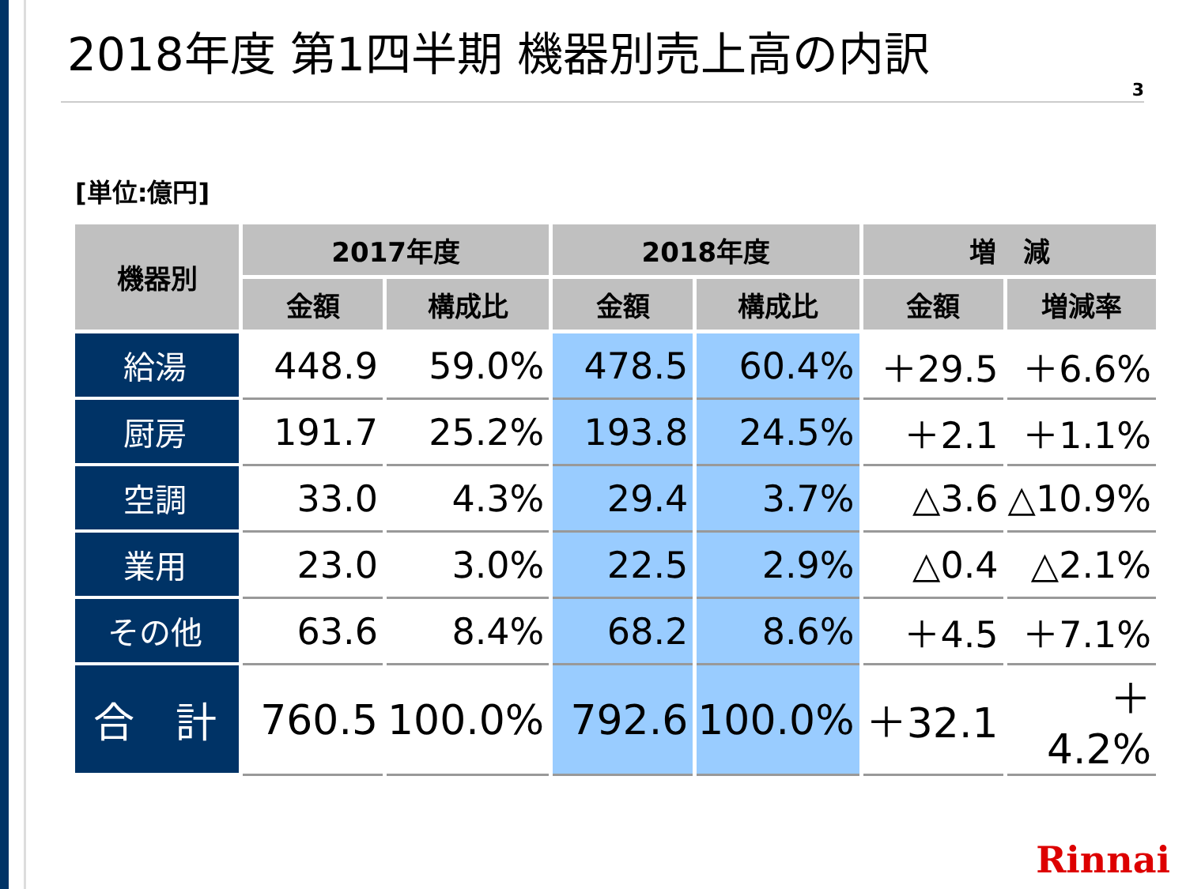2018年度 第1四半期 機器別売上高の内訳
3
[単位:億円]
| 機器別 | 2017年度 | | 2018年度 | | 増 減 | |
| --- | --- | --- | --- | --- | --- | --- |
| | 金額 | 構成比 | 金額 | 構成比 | 金額 | 増減率 |
| 給湯 | 448.9 | 59.0% | 478.5 | 60.4% | ＋29.5 | ＋6.6% |
| 厨房 | 191.7 | 25.2% | 193.8 | 24.5% | ＋2.1 | ＋1.1% |
| 空調 | 33.0 | 4.3% | 29.4 | 3.7% | △3.6 | △10.9% |
| 業用 | 23.0 | 3.0% | 22.5 | 2.9% | △0.4 | △2.1% |
| その他 | 63.6 | 8.4% | 68.2 | 8.6% | ＋4.5 | ＋7.1% |
| 合 計 | 760.5 | 100.0% | 792.6 | 100.0% | ＋32.1 | ＋4.2% |
Rinnai